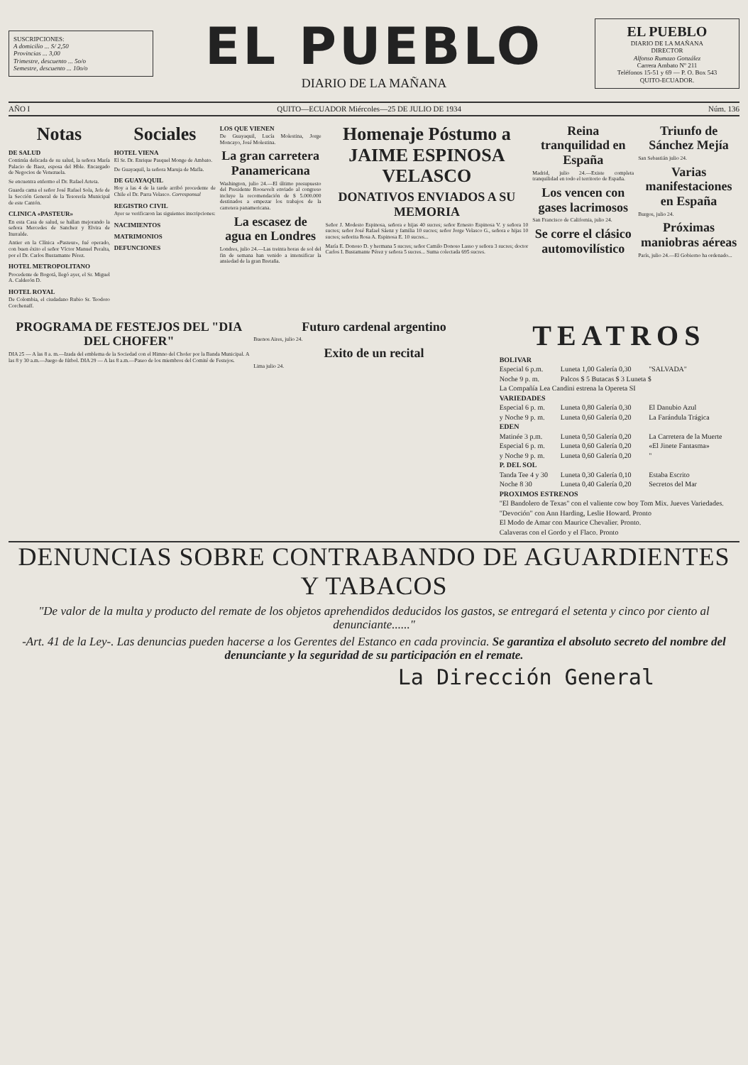SUSCRIPCIONES:
A domicilio ... S/ 2,50
Provincias ... 3,00
Trimestre, descuento ... 5o/o
Semestre, descuento ... 10o/o
EL PUEBLO
DIARIO DE LA MAÑANA
EL PUEBLO
DIARIO DE LA MAÑANA
DIRECTOR
Alfonso Rumazo González
Carrera Ambato Nº 211
Teléfonos 15-51 y 69 — P. O. Box 543
QUITO-ECUADOR.
AÑO I QUITO—ECUADOR Miércoles—25 DE JULIO DE 1934 Núm. 136
Notas
DE SALUD
Continúa delicada de su salud, la señora María Palacio de Baez, esposa del Hble. Encargado de Negocios de Venezuela.
Se encuentra enfermo el Dr. Rafael Arteta.
Guarda cama el señor José Rafael Sola, Jefe de la Sección General de la Tesorería Municipal de este Cantón.
CLINICA «PASTEUR»
En esta Casa de salud, se hallan mejorando la señora Mercedes de Sanchez y Elvira de Iturralde.
Antier en la Clínica «Pasteur», fué operado, con buen éxito el señor Víctor Manuel Peralta, por el Dr. Carlos Bustamante Pérez.
HOTEL METROPOLITANO
Procedente de Bogotá, llegó ayer, el Sr. Miguel A. Calderón D.
HOTEL ROYAL
De Colombia, el ciudadano Rubio Sr. Teodoro Corchenaff.
Sociales
HOTEL VIENA
El Sr. Dr. Enrique Pasquel Monge de Ambato.
De Guayaquil, la señora Maruja de Mafla.
DE GUAYAQUIL
Hoy a las 4 de la tarde arribó procedente de Chile el Dr. Parra Velasco. Corresponsal
REGISTRO CIVIL
Ayer se verificaron las siguientes inscripciones:
NACIMIENTOS
MATRIMONIOS
DEFUNCIONES
LOS QUE VIENEN
De Guayaquil, Lucía Molestina, Jorge Moncayo, José Molestina.
La gran carretera Panamericana
Washington, julio 24.—El último presupuesto del Presidente Roosevelt enviado al congreso incluye la recomendación de $ 5.000.000 destinados a empezar los trabajos de la carretera panamericana.
La escasez de agua en Londres
Londres, julio 24.—Las treinta horas de sol del fin de semana han venido a intensificar la ansiedad de la gran Bretaña.
Homenaje Póstumo a JAIME ESPINOSA VELASCO
DONATIVOS ENVIADOS A SU MEMORIA
Señor J. Modesto Espinosa, señora e hijas 40 sucres; señor Ernesto Espinosa V. y señora 10 sucres; señor José Rafael Sáenz y familia 10 sucres; señor Jorge Velasco G., señora e hijas 10 sucres; señorita Rosa A. Espinosa E. 10 sucres...
María E. Donoso D. y hermana 5 sucres; señor Camilo Donoso Lasso y señora 3 sucres; doctor Carlos I. Bustamante Pérez y señora 5 sucres... Suma colectada 695 sucres.
Reina tranquilidad en España
Madrid, julio 24.—Existe completa tranquilidad en todo el territorio de España.
Los vencen con gases lacrimosos
San Francisco de California, julio 24.
Se corre el clásico automovilístico
Triunfo de Sánchez Mejía
San Sebastián julio 24.
Varias manifestaciones en España
Burgos, julio 24.
Próximas maniobras aéreas
París, julio 24.—El Gobierno ha ordenado...
PROGRAMA DE FESTEJOS DEL "DIA DEL CHOFER"
DIA 25 — A las 8 a. m.—Izada del emblema de la Sociedad con el Himno del Chofer por la Banda Municipal. A las 8 y 30 a.m.—Juego de fútbol. DIA 29 — A las 8 a.m.—Paseo de los miembros del Comité de Festejos.
Futuro cardenal argentino
Buenos Aires, julio 24.
Exito de un recital
Lima julio 24.
TEATROS
| BOLIVAR | | |
| --- | --- | --- |
| Especial 6 p.m. | Luneta 1,00 Galería 0,30 | "SALVADA" |
| Noche 9 p. m. | Palcos $ 5 Butacas $ 3 Luneta $ | |
| La Compañía Lea Candini estrena la Opereta SI | | |
| VARIEDADES | | |
| Especial 6 p. m. | Luneta 0,80 Galería 0,30 | El Danubio Azul |
| y Noche 9 p. m. | Luneta 0,60 Galería 0,20 | La Farándula Trágica |
| EDEN | | |
| Matinée 3 p.m. | Luneta 0,50 Galería 0,20 | La Carretera de la Muerte |
| Especial 6 p. m. | Luneta 0,60 Galería 0,20 | «El Jinete Fantasma» |
| y Noche 9 p. m. | Luneta 0,60 Galería 0,20 | " |
| P. DEL SOL | | |
| Tanda Tee 4 y 30 | Luneta 0,30 Galería 0,10 | Estaba Escrito |
| Noche 8 30 | Luneta 0,40 Galería 0,20 | Secretos del Mar |
| PROXIMOS ESTRENOS | | |
| "El Bandolero de Texas" con el valiente cow boy Tom Mix. Jueves Variedades. | | |
| "Devoción" con Ann Harding, Leslie Howard. Pronto | | |
| El Modo de Amar con Maurice Chevalier. Pronto. | | |
| Calaveras con el Gordo y el Flaco. Pronto | | |
DENUNCIAS SOBRE CONTRABANDO DE AGUARDIENTES Y TABACOS
"De valor de la multa y producto del remate de los objetos aprehendidos deducidos los gastos, se entregará el setenta y cinco por ciento al denunciante......"
-Art. 41 de la Ley-. Las denuncias pueden hacerse a los Gerentes del Estanco en cada provincia. Se garantiza el absoluto secreto del nombre del denunciante y la seguridad de su participación en el remate.
La Dirección General